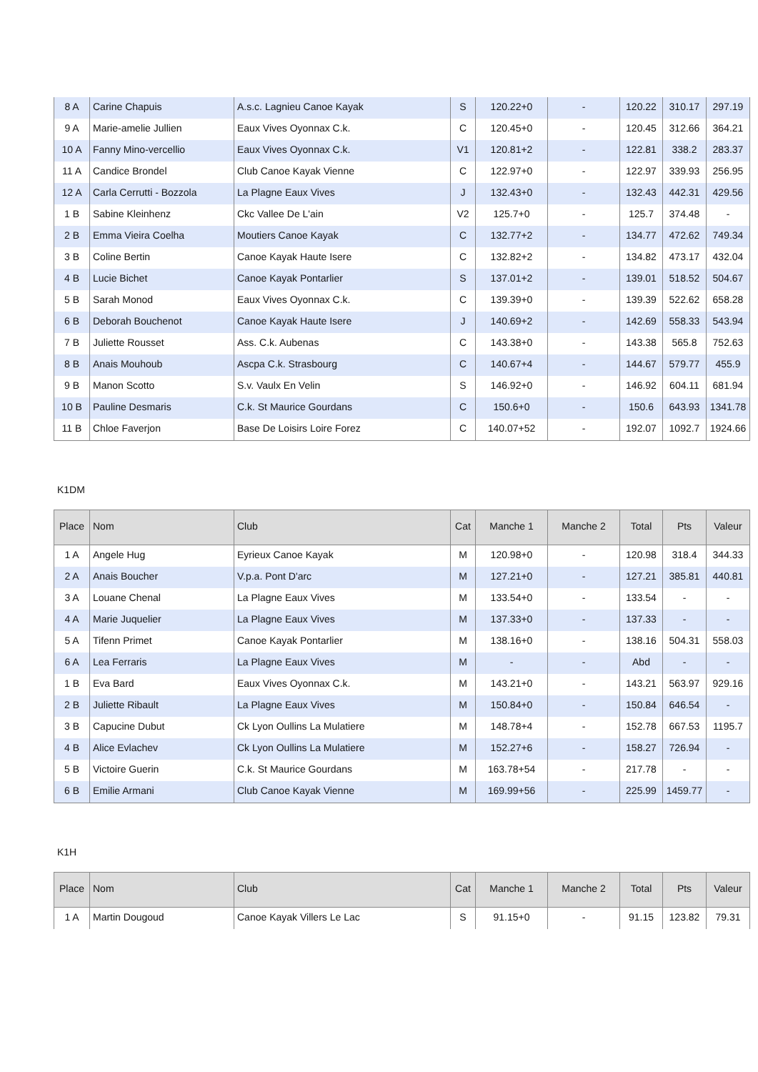| 8 A | Carine Chapuis | A.s.c. Lagnieu Canoe Kayak | S | 120.22+0 | - | 120.22 | 310.17 | 297.19 |
| 9 A | Marie-amelie Jullien | Eaux Vives Oyonnax C.k. | C | 120.45+0 | - | 120.45 | 312.66 | 364.21 |
| 10 A | Fanny Mino-vercellio | Eaux Vives Oyonnax C.k. | V1 | 120.81+2 | - | 122.81 | 338.2 | 283.37 |
| 11 A | Candice Brondel | Club Canoe Kayak Vienne | C | 122.97+0 | - | 122.97 | 339.93 | 256.95 |
| 12 A | Carla Cerrutti - Bozzola | La Plagne Eaux Vives | J | 132.43+0 | - | 132.43 | 442.31 | 429.56 |
| 1 B | Sabine Kleinhenz | Ckc Vallee De L'ain | V2 | 125.7+0 | - | 125.7 | 374.48 | - |
| 2 B | Emma Vieira Coelha | Moutiers Canoe Kayak | C | 132.77+2 | - | 134.77 | 472.62 | 749.34 |
| 3 B | Coline Bertin | Canoe Kayak Haute Isere | C | 132.82+2 | - | 134.82 | 473.17 | 432.04 |
| 4 B | Lucie Bichet | Canoe Kayak Pontarlier | S | 137.01+2 | - | 139.01 | 518.52 | 504.67 |
| 5 B | Sarah Monod | Eaux Vives Oyonnax C.k. | C | 139.39+0 | - | 139.39 | 522.62 | 658.28 |
| 6 B | Deborah Bouchenot | Canoe Kayak Haute Isere | J | 140.69+2 | - | 142.69 | 558.33 | 543.94 |
| 7 B | Juliette Rousset | Ass. C.k. Aubenas | C | 143.38+0 | - | 143.38 | 565.8 | 752.63 |
| 8 B | Anais Mouhoub | Ascpa C.k. Strasbourg | C | 140.67+4 | - | 144.67 | 579.77 | 455.9 |
| 9 B | Manon Scotto | S.v. Vaulx En Velin | S | 146.92+0 | - | 146.92 | 604.11 | 681.94 |
| 10 B | Pauline Desmaris | C.k. St Maurice Gourdans | C | 150.6+0 | - | 150.6 | 643.93 | 1341.78 |
| 11 B | Chloe Faverjon | Base De Loisirs Loire Forez | C | 140.07+52 | - | 192.07 | 1092.7 | 1924.66 |
K1DM
| Place | Nom | Club | Cat | Manche 1 | Manche 2 | Total | Pts | Valeur |
| --- | --- | --- | --- | --- | --- | --- | --- | --- |
| 1 A | Angele Hug | Eyrieux Canoe Kayak | M | 120.98+0 | - | 120.98 | 318.4 | 344.33 |
| 2 A | Anais Boucher | V.p.a. Pont D'arc | M | 127.21+0 | - | 127.21 | 385.81 | 440.81 |
| 3 A | Louane Chenal | La Plagne Eaux Vives | M | 133.54+0 | - | 133.54 | - | - |
| 4 A | Marie Juquelier | La Plagne Eaux Vives | M | 137.33+0 | - | 137.33 | - | - |
| 5 A | Tifenn Primet | Canoe Kayak Pontarlier | M | 138.16+0 | - | 138.16 | 504.31 | 558.03 |
| 6 A | Lea Ferraris | La Plagne Eaux Vives | M | - | - | Abd | - | - |
| 1 B | Eva Bard | Eaux Vives Oyonnax C.k. | M | 143.21+0 | - | 143.21 | 563.97 | 929.16 |
| 2 B | Juliette Ribault | La Plagne Eaux Vives | M | 150.84+0 | - | 150.84 | 646.54 | - |
| 3 B | Capucine Dubut | Ck Lyon Oullins La Mulatiere | M | 148.78+4 | - | 152.78 | 667.53 | 1195.7 |
| 4 B | Alice Evlachev | Ck Lyon Oullins La Mulatiere | M | 152.27+6 | - | 158.27 | 726.94 | - |
| 5 B | Victoire Guerin | C.k. St Maurice Gourdans | M | 163.78+54 | - | 217.78 | - | - |
| 6 B | Emilie Armani | Club Canoe Kayak Vienne | M | 169.99+56 | - | 225.99 | 1459.77 | - |
K1H
| Place | Nom | Club | Cat | Manche 1 | Manche 2 | Total | Pts | Valeur |
| --- | --- | --- | --- | --- | --- | --- | --- | --- |
| 1 A | Martin Dougoud | Canoe Kayak Villers Le Lac | S | 91.15+0 | - | 91.15 | 123.82 | 79.31 |